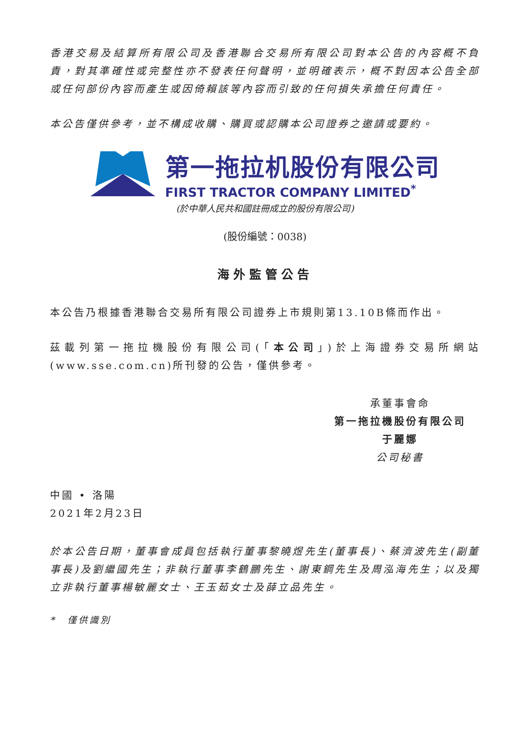香港交易及結算所有限公司及香港聯合交易所有限公司對本公告的內容概不負責，對其準確性或完整性亦不發表任何聲明，並明確表示，概不對因本公告全部或任何部份內容而產生或因倚賴該等內容而引致的任何損失承擔任何責任。
本公告僅供參考，並不構成收購、購買或認購本公司證券之邀請或要約。
第一拖拉机股份有限公司
FIRST TRACTOR COMPANY LIMITED<sup>*</sup>
(於中華人民共和國註冊成立的股份有限公司)
(股份編號：0038)
海外監管公告
本公告乃根據香港聯合交易所有限公司證券上市規則第13.10B條而作出。
茲載列第一拖拉機股份有限公司(「本公司」)於上海證券交易所網站(www.sse.com.cn)所刊發的公告，僅供參考。
承董事會命
第一拖拉機股份有限公司
于麗娜
公司秘書
中國 • 洛陽
2021年2月23日
於本公告日期，董事會成員包括執行董事黎曉煜先生(董事長)、蔡濟波先生(副董事長)及劉繼國先生；非執行董事李鶴鵬先生、謝東鋼先生及周泓海先生；以及獨立非執行董事楊敏麗女士、王玉茹女士及薛立品先生。
*　僅供識別